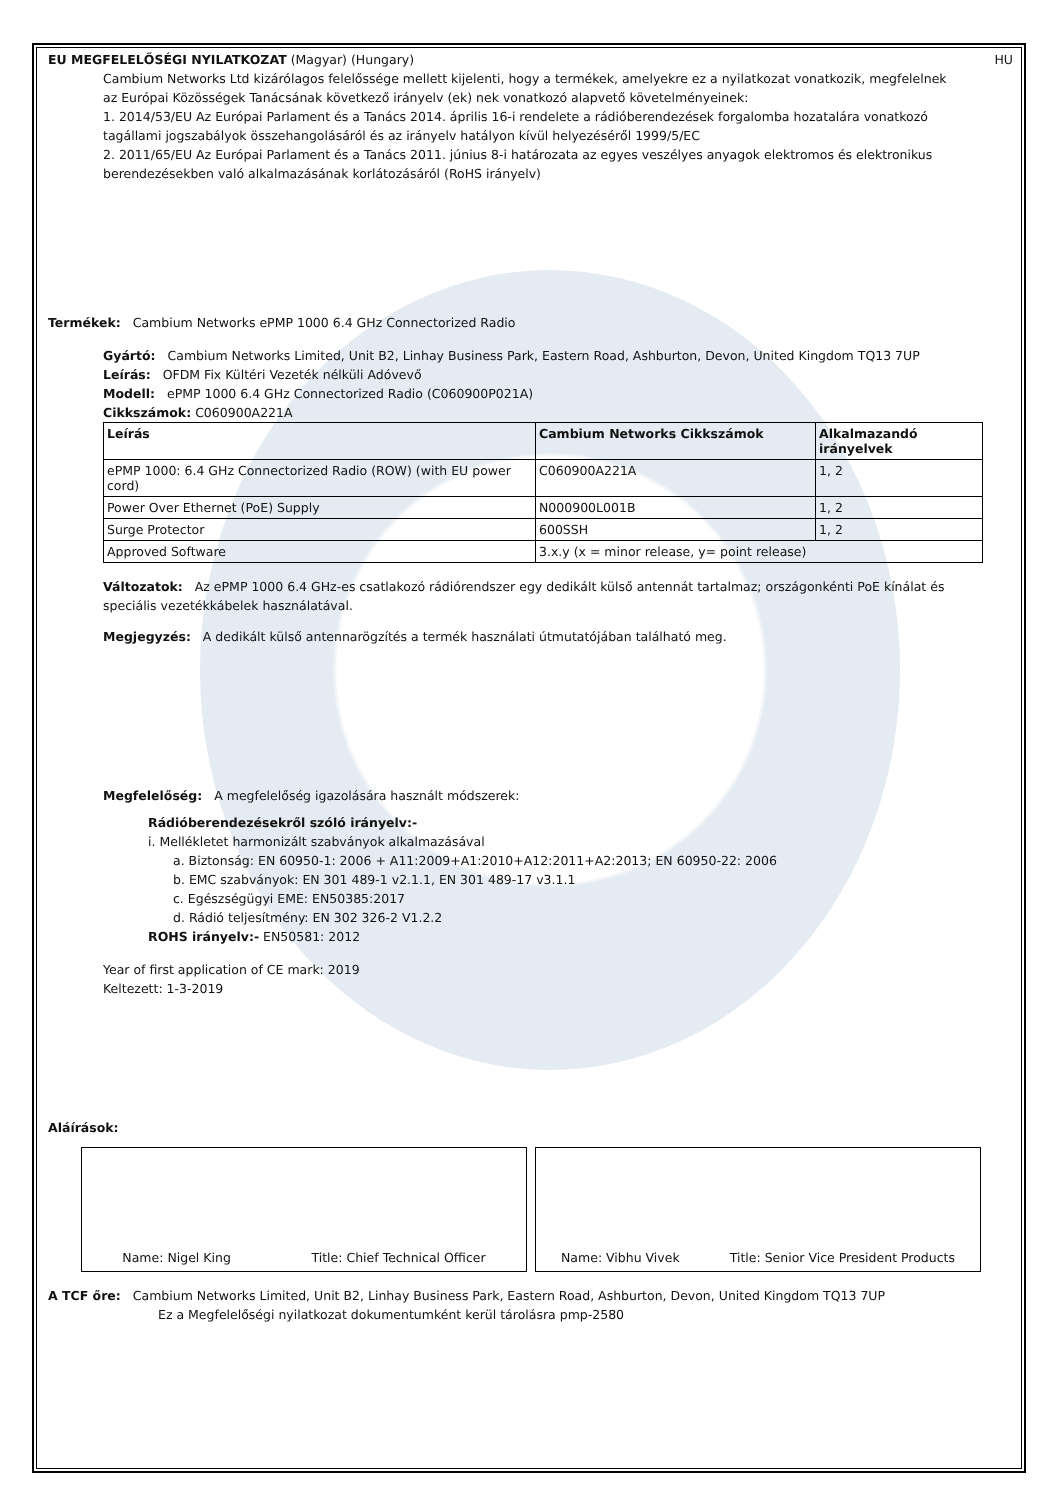EU MEGFELELŐSÉGI NYILATKOZAT (Magyar) (Hungary) HU
Cambium Networks Ltd kizárólagos felelőssége mellett kijelenti, hogy a termékek, amelyekre ez a nyilatkozat vonatkozik, megfelelnek az Európai Közösségek Tanácsának következő irányelv (ek) nek vonatkozó alapvető követelményeinek:
1. 2014/53/EU Az Európai Parlament és a Tanács 2014. április 16-i rendelete a rádióberendezések forgalomba hozatalára vonatkozó tagállami jogszabályok összehangolásáról és az irányelv hatályon kívül helyezéséről 1999/5/EC
2. 2011/65/EU Az Európai Parlament és a Tanács 2011. június 8-i határozata az egyes veszélyes anyagok elektromos és elektronikus berendezésekben való alkalmazásának korlátozásáról (RoHS irányelv)
Termékek: Cambium Networks ePMP 1000 6.4 GHz Connectorized Radio
Gyártó: Cambium Networks Limited, Unit B2, Linhay Business Park, Eastern Road, Ashburton, Devon, United Kingdom TQ13 7UP
Leírás: OFDM Fix Kültéri Vezeték nélküli Adóvevő
Modell: ePMP 1000 6.4 GHz Connectorized Radio (C060900P021A)
Cikkszámok: C060900A221A
| Leírás | Cambium Networks Cikkszámok | Alkalmazandó irányelvek |
| --- | --- | --- |
| ePMP 1000: 6.4 GHz Connectorized Radio (ROW) (with EU power cord) | C060900A221A | 1, 2 |
| Power Over Ethernet (PoE) Supply | N000900L001B | 1, 2 |
| Surge Protector | 600SSH | 1, 2 |
| Approved Software | 3.x.y (x = minor release, y= point release) | |
Változatok: Az ePMP 1000 6.4 GHz-es csatlakozó rádiórendszer egy dedikált külső antennát tartalmaz; országonkénti PoE kínálat és speciális vezetékkábelek használatával.
Megjegyzés: A dedikált külső antennarögzítés a termék használati útmutatójában található meg.
Megfelelőség: A megfelelőség igazolására használt módszerek:
Rádióberendezésekről szóló irányelv:-
i. Mellékletet harmonizált szabványok alkalmazásával
a. Biztonság: EN 60950-1: 2006 + A11:2009+A1:2010+A12:2011+A2:2013; EN 60950-22: 2006
b. EMC szabványok: EN 301 489-1 v2.1.1, EN 301 489-17 v3.1.1
c. Egészségügyi EME: EN50385:2017
d. Rádió teljesítmény: EN 302 326-2 V1.2.2
ROHS irányelv:- EN50581: 2012
Year of first application of CE mark: 2019
Keltezett: 1-3-2019
Aláírások:
Name: Nigel King Title: Chief Technical Officer Name: Vibhu Vivek Title: Senior Vice President Products
A TCF őre: Cambium Networks Limited, Unit B2, Linhay Business Park, Eastern Road, Ashburton, Devon, United Kingdom TQ13 7UP
Ez a Megfelelőségi nyilatkozat dokumentumként kerül tárolásra pmp-2580